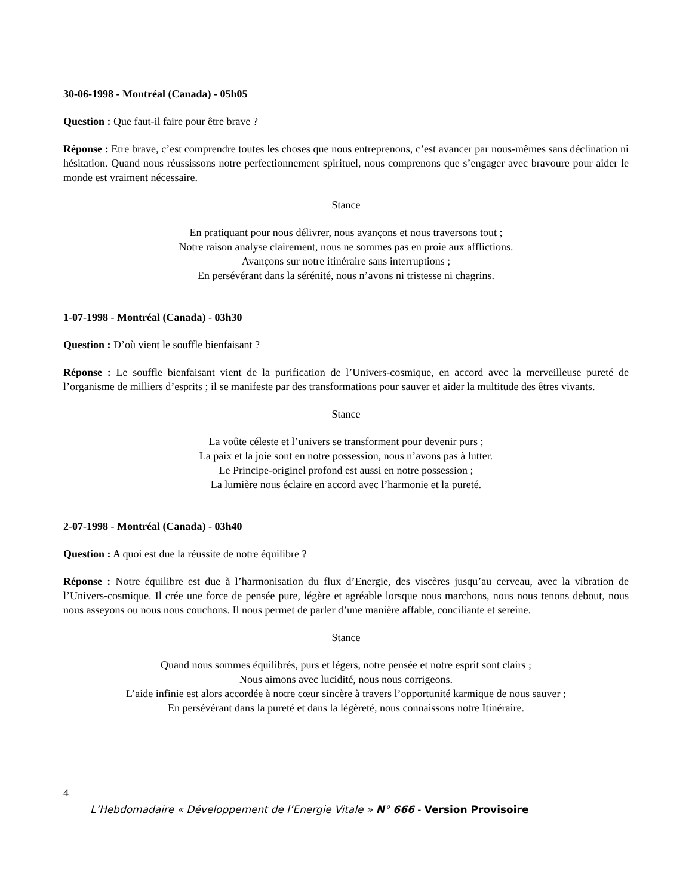30-06-1998 - Montréal (Canada) - 05h05
Question : Que faut-il faire pour être brave ?
Réponse : Etre brave, c’est comprendre toutes les choses que nous entreprenons, c’est avancer par nous-mêmes sans déclination ni hésitation. Quand nous réussissons notre perfectionnement spirituel, nous comprenons que s’engager avec bravoure pour aider le monde est vraiment nécessaire.
Stance
En pratiquant pour nous délivrer, nous avançons et nous traversons tout ;
Notre raison analyse clairement, nous ne sommes pas en proie aux afflictions.
Avançons sur notre itinéraire sans interruptions ;
En persévérant dans la sérénité, nous n’avons ni tristesse ni chagrins.
1-07-1998 - Montréal (Canada) - 03h30
Question : D’où vient le souffle bienfaisant ?
Réponse : Le souffle bienfaisant vient de la purification de l’Univers-cosmique, en accord avec la merveilleuse pureté de l’organisme de milliers d’esprits ; il se manifeste par des transformations pour sauver et aider la multitude des êtres vivants.
Stance
La voûte céleste et l’univers se transforment pour devenir purs ;
La paix et la joie sont en notre possession, nous n’avons pas à lutter.
Le Principe-originel profond est aussi en notre possession ;
La lumière nous éclaire en accord avec l’harmonie et la pureté.
2-07-1998 - Montréal (Canada) - 03h40
Question : A quoi est due la réussite de notre équilibre ?
Réponse : Notre équilibre est due à l’harmonisation du flux d’Energie, des viscères jusqu’au cerveau, avec la vibration de l’Univers-cosmique. Il crée une force de pensée pure, légère et agréable lorsque nous marchons, nous nous tenons debout, nous nous asseyons ou nous nous couchons. Il nous permet de parler d’une manière affable, conciliante et sereine.
Stance
Quand nous sommes équilibrés, purs et légers, notre pensée et notre esprit sont clairs ;
Nous aimons avec lucidité, nous nous corrigeons.
L’aide infinie est alors accordée à notre cœur sincère à travers l’opportunité karmique de nous sauver ;
En persévérant dans la pureté et dans la légèreté, nous connaissons notre Itinéraire.
4
L’Hebdomadaire « Développement de l’Energie Vitale » N° 666 - Version Provisoire